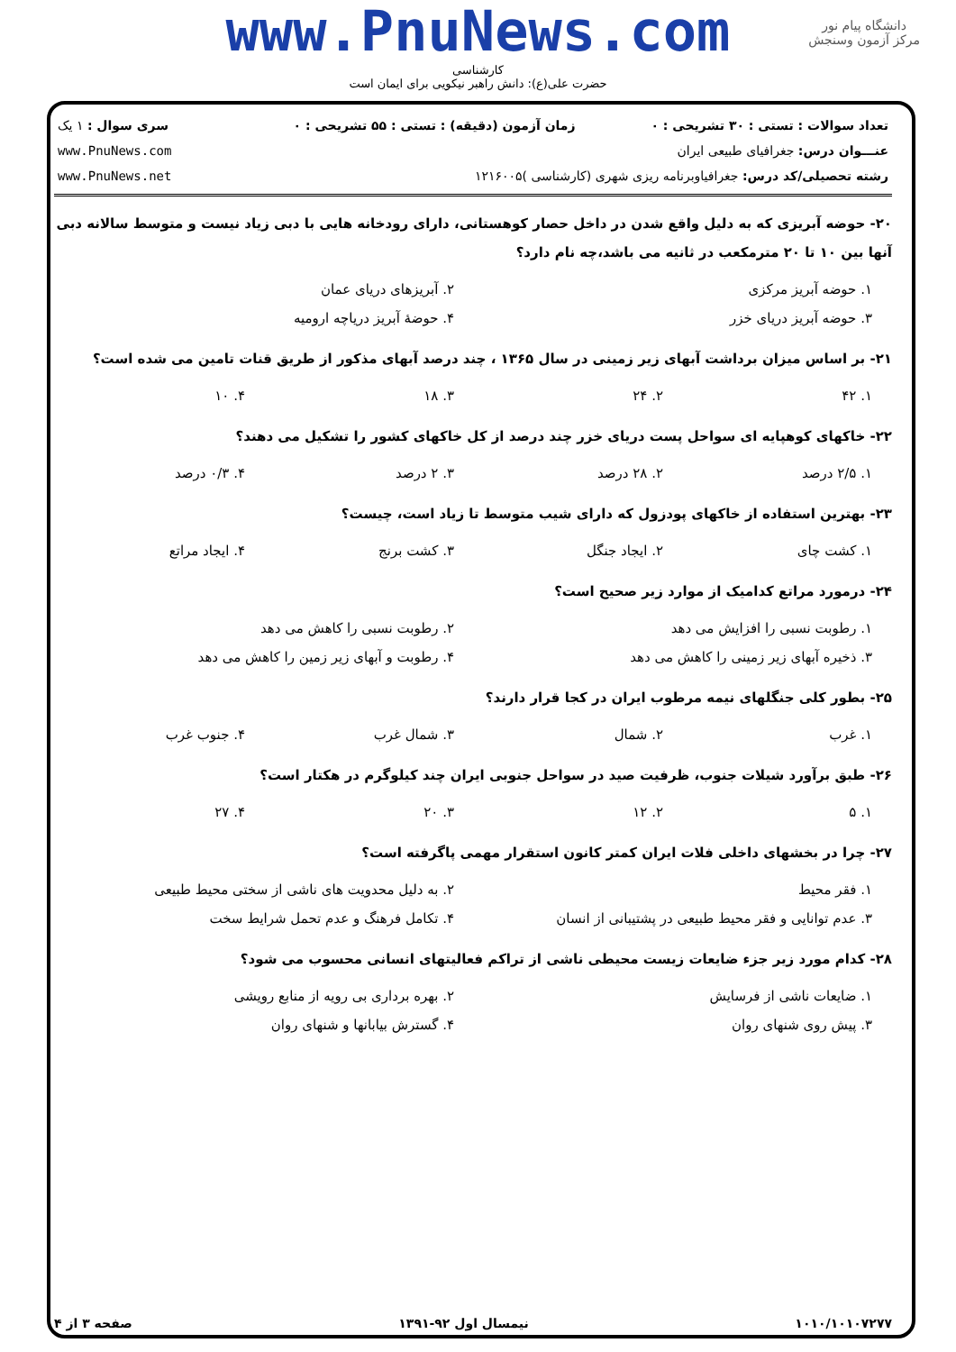www.PnuNews.com
کارشناسی
حضرت علی(ع): دانش راهبر نیکویی برای ایمان است
دانشگاه پیام نور
مرکز آزمون وسنجش
| تعداد سوالات : تستی : ۳۰ تشریحی : ۰ | زمان آزمون (دقیقه) : تستی : ۵۵ تشریحی : ۰ | سری سوال : ۱ یک |
| عنـــوان درس: جغرافیای طبیعی ایران | | www.PnuNews.com |
| رشته تحصیلی/کد درس: جغرافیاوبرنامه ریزی شهری (کارشناسی )۱۲۱۶۰۰۵ | | www.PnuNews.net |
۲۰- حوضه آبریزی که به دلیل واقع شدن در داخل حصار کوهستانی، دارای رودخانه هایی با دبی زیاد نیست و متوسط سالانه دبی آنها بین ۱۰ تا ۲۰ مترمکعب در ثانیه می باشد،چه نام دارد؟
| ۱. حوضه آبریز مرکزی | ۲. آبریزهای دریای عمان |
| ۳. حوضه آبریز دریای خزر | ۴. حوضهٔ آبریز دریاچه ارومیه |
۲۱- بر اساس میزان برداشت آبهای زیر زمینی در سال ۱۳۶۵ ، چند درصد آبهای مذکور از طریق قنات تامین می شده است؟
| ۱. ۴۲ | ۲. ۲۴ | ۳. ۱۸ | ۴. ۱۰ |
۲۲- خاکهای کوهپایه ای سواحل پست دریای خزر چند درصد از کل خاکهای کشور را تشکیل می دهند؟
| ۱. ۲/۵ درصد | ۲. ۲۸ درصد | ۳. ۲ درصد | ۴. ۰/۳ درصد |
۲۳- بهترین استفاده از خاکهای پودزول که دارای شیب متوسط تا زیاد است، چیست؟
| ۱. کشت چای | ۲. ایجاد جنگل | ۳. کشت برنج | ۴. ایجاد مراتع |
۲۴- درمورد مراتع کدامیک از موارد زیر صحیح است؟
| ۱. رطوبت نسبی را افزایش می دهد | ۲. رطوبت نسبی را کاهش می دهد |
| ۳. ذخیره آبهای زیر زمینی را کاهش می دهد | ۴. رطوبت و آبهای زیر زمین را کاهش می دهد |
۲۵- بطور کلی جنگلهای نیمه مرطوب ایران در کجا قرار دارند؟
| ۱. غرب | ۲. شمال | ۳. شمال غرب | ۴. جنوب غرب |
۲۶- طبق برآورد شیلات جنوب، ظرفیت صید در سواحل جنوبی ایران چند کیلوگرم در هکتار است؟
| ۱. ۵ | ۲. ۱۲ | ۳. ۲۰ | ۴. ۲۷ |
۲۷- چرا در بخشهای داخلی فلات ایران کمتر کانون استقرار مهمی پاگرفته است؟
| ۱. فقر محیط | ۲. به دلیل محدویت های ناشی از سختی محیط طبیعی |
| ۳. عدم توانایی و فقر محیط طبیعی در پشتیبانی از انسان | ۴. تکامل فرهنگ و عدم تحمل شرایط سخت |
۲۸- کدام مورد زیر جزء ضایعات زیست محیطی ناشی از تراکم فعالیتهای انسانی محسوب می شود؟
| ۱. ضایعات ناشی از فرسایش | ۲. بهره برداری بی رویه از منابع رویشی |
| ۳. پیش روی شنهای روان | ۴. گسترش بیابانها و شنهای روان |
۱۰۱۰/۱۰۱۰۷۲۷۷ نیمسال اول ۹۲-۱۳۹۱ صفحه ۳ از ۴